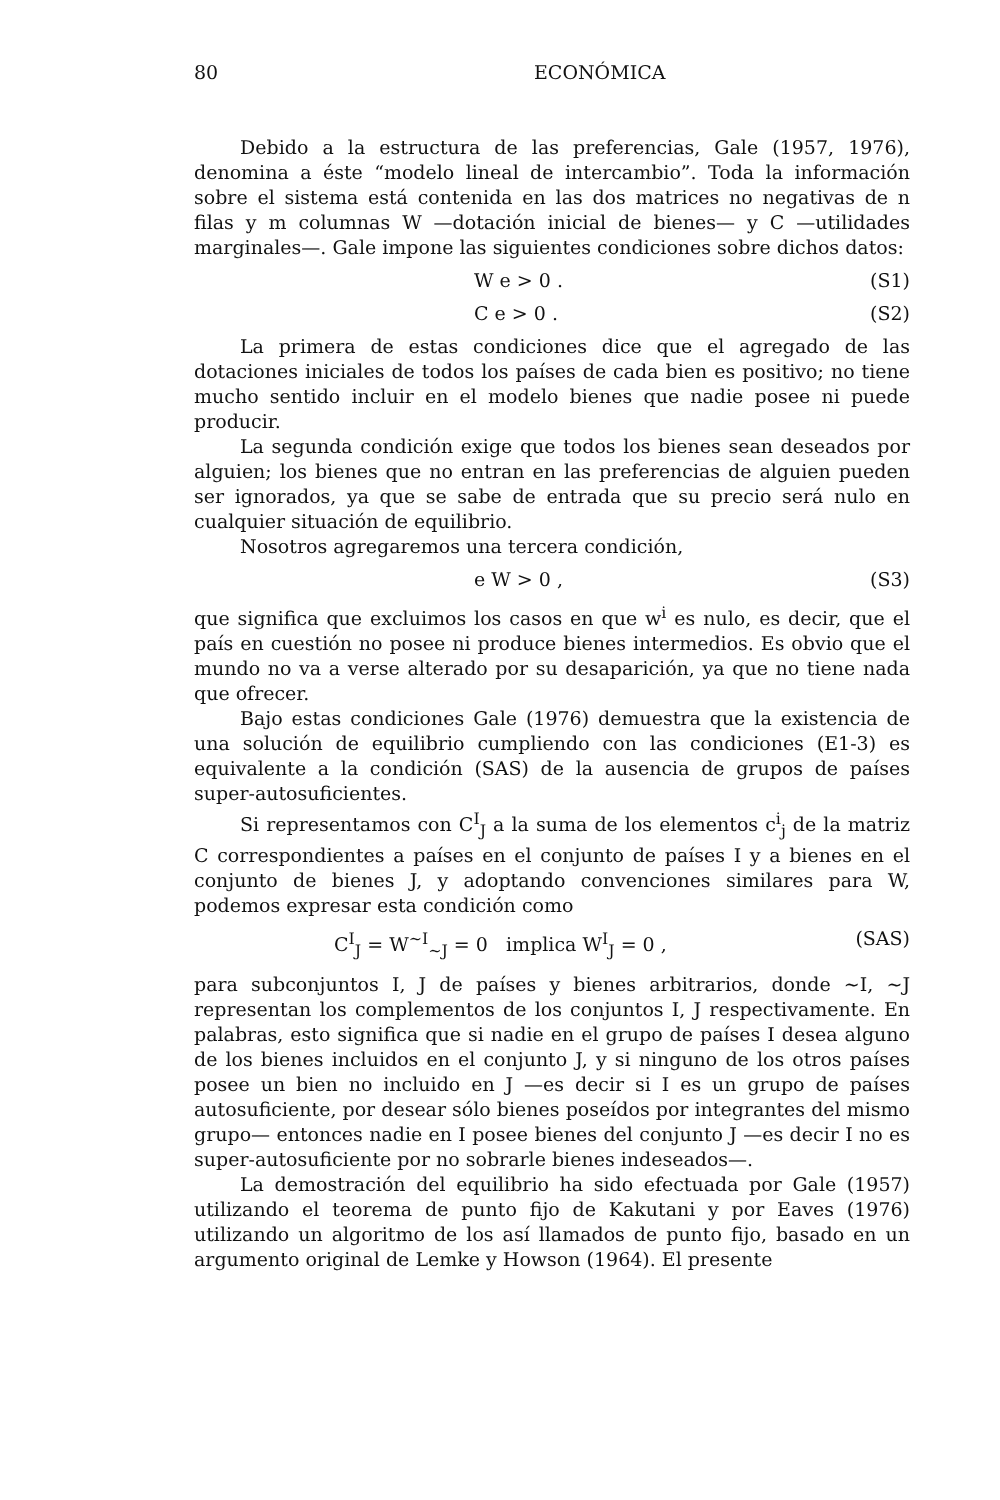80 ECONÓMICA
Debido a la estructura de las preferencias, Gale (1957, 1976), denomina a éste “modelo lineal de intercambio”. Toda la información sobre el sistema está contenida en las dos matrices no negativas de n filas y m columnas W —dotación inicial de bienes— y C —utilidades marginales—. Gale impone las siguientes condiciones sobre dichos datos:
W e > 0 . (S1)
C e > 0 . (S2)
La primera de estas condiciones dice que el agregado de las dotaciones iniciales de todos los países de cada bien es positivo; no tiene mucho sentido incluir en el modelo bienes que nadie posee ni puede producir.
La segunda condición exige que todos los bienes sean deseados por alguien; los bienes que no entran en las preferencias de alguien pueden ser ignorados, ya que se sabe de entrada que su precio será nulo en cualquier situación de equilibrio.
Nosotros agregaremos una tercera condición,
e W > 0 , (S3)
que significa que excluimos los casos en que w<sup>i</sup> es nulo, es decir, que el país en cuestión no posee ni produce bienes intermedios. Es obvio que el mundo no va a verse alterado por su desaparición, ya que no tiene nada que ofrecer.
Bajo estas condiciones Gale (1976) demuestra que la existencia de una solución de equilibrio cumpliendo con las condiciones (E1-3) es equivalente a la condición (SAS) de la ausencia de grupos de países super-autosuficientes.
Si representamos con C<sup>I</sup><sub>J</sub> a la suma de los elementos c<sup>i</sup><sub>j</sub> de la matriz C correspondientes a países en el conjunto de países I y a bienes en el conjunto de bienes J, y adoptando convenciones similares para W, podemos expresar esta condición como
C<sup>I</sup><sub>J</sub> = W<sup>~I</sup><sub>~J</sub> = 0 implica W<sup>I</sup><sub>J</sub> = 0 , (SAS)
para subconjuntos I, J de países y bienes arbitrarios, donde ~I, ~J representan los complementos de los conjuntos I, J respectivamente. En palabras, esto significa que si nadie en el grupo de países I desea alguno de los bienes incluidos en el conjunto J, y si ninguno de los otros países posee un bien no incluido en J —es decir si I es un grupo de países autosuficiente, por desear sólo bienes poseídos por integrantes del mismo grupo— entonces nadie en I posee bienes del conjunto J —es decir I no es super-autosuficiente por no sobrarle bienes indeseados—.
La demostración del equilibrio ha sido efectuada por Gale (1957) utilizando el teorema de punto fijo de Kakutani y por Eaves (1976) utilizando un algoritmo de los así llamados de punto fijo, basado en un argumento original de Lemke y Howson (1964). El presente